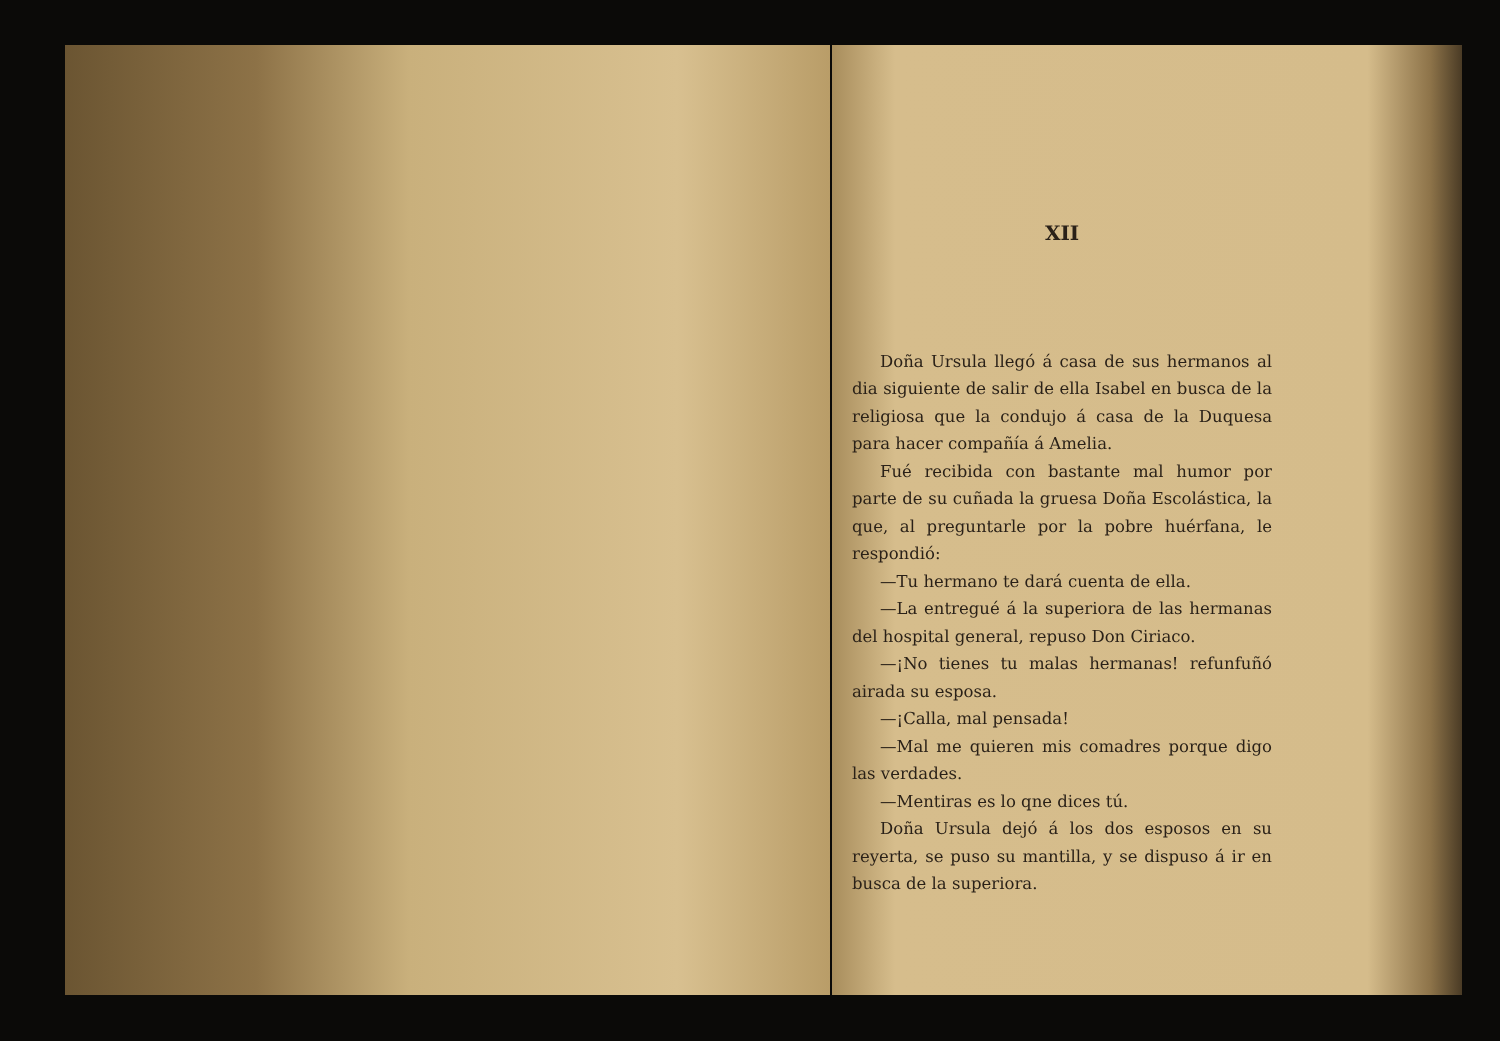XII
Doña Ursula llegó á casa de sus hermanos al dia siguiente de salir de ella Isabel en busca de la religiosa que la condujo á casa de la Duquesa para hacer compañía á Amelia.
Fué recibida con bastante mal humor por parte de su cuñada la gruesa Doña Escolástica, la que, al preguntarle por la pobre huérfana, le respondió:
—Tu hermano te dará cuenta de ella.
—La entregué á la superiora de las hermanas del hospital general, repuso Don Ciriaco.
—¡No tienes tu malas hermanas! refunfuñó airada su esposa.
—¡Calla, mal pensada!
—Mal me quieren mis comadres porque digo las verdades.
—Mentiras es lo qne dices tú.
Doña Ursula dejó á los dos esposos en su reyerta, se puso su mantilla, y se dispuso á ir en busca de la superiora.